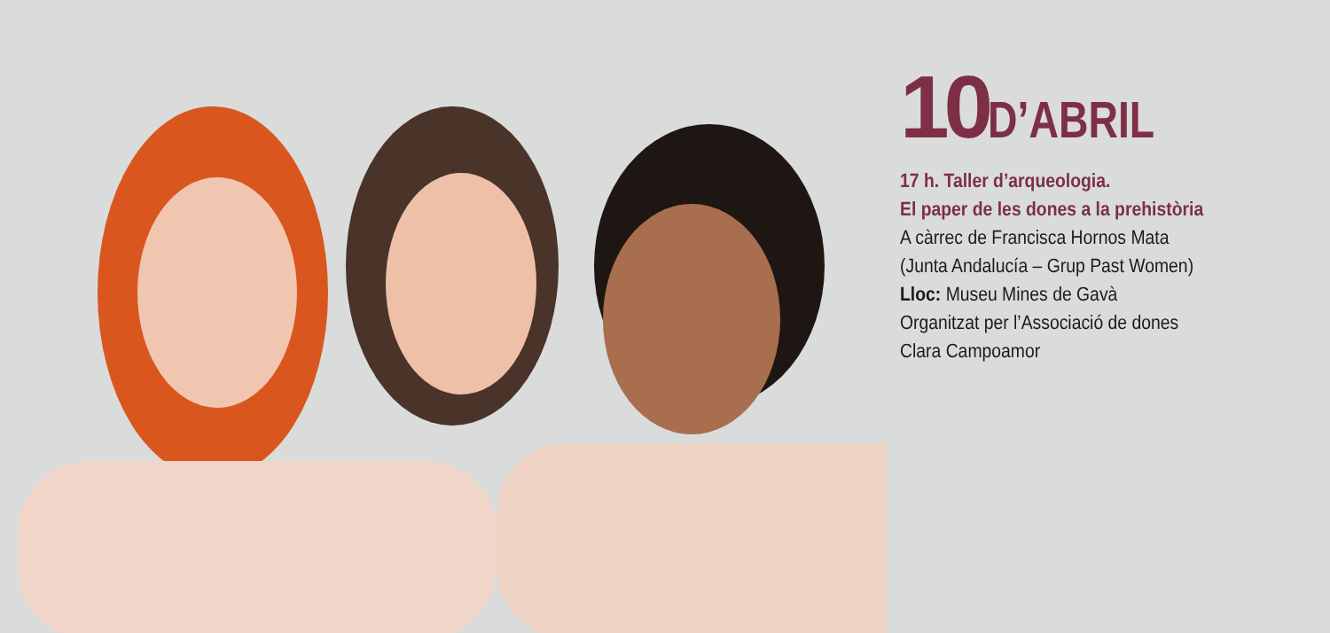10 D’ABRIL
17 h. Taller d’arqueologia.
El paper de les dones a la prehistòria
A càrrec de Francisca Hornos Mata
(Junta Andalucía – Grup Past Women)
Lloc: Museu Mines de Gavà
Organitzat per l’Associació de dones
Clara Campoamor